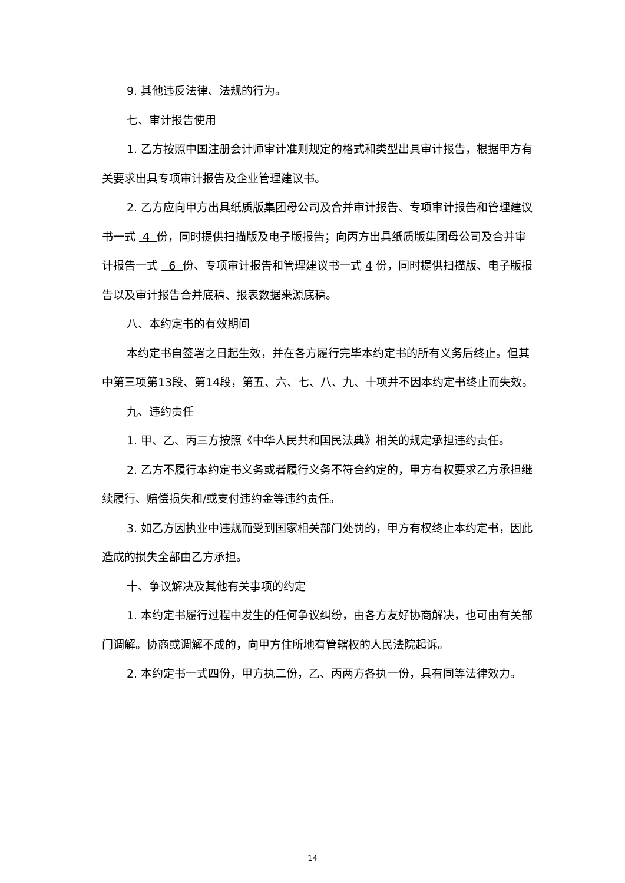9. 其他违反法律、法规的行为。
七、审计报告使用
1. 乙方按照中国注册会计师审计准则规定的格式和类型出具审计报告，根据甲方有关要求出具专项审计报告及企业管理建议书。
2. 乙方应向甲方出具纸质版集团母公司及合并审计报告、专项审计报告和管理建议书一式 4 份，同时提供扫描版及电子版报告；向丙方出具纸质版集团母公司及合并审计报告一式 6 份、专项审计报告和管理建议书一式 4 份，同时提供扫描版、电子版报告以及审计报告合并底稿、报表数据来源底稿。
八、本约定书的有效期间
本约定书自签署之日起生效，并在各方履行完毕本约定书的所有义务后终止。但其中第三项第13段、第14段，第五、六、七、八、九、十项并不因本约定书终止而失效。
九、违约责任
1. 甲、乙、丙三方按照《中华人民共和国民法典》相关的规定承担违约责任。
2. 乙方不履行本约定书义务或者履行义务不符合约定的，甲方有权要求乙方承担继续履行、赔偿损失和/或支付违约金等违约责任。
3. 如乙方因执业中违规而受到国家相关部门处罚的，甲方有权终止本约定书，因此造成的损失全部由乙方承担。
十、争议解决及其他有关事项的约定
1. 本约定书履行过程中发生的任何争议纠纷，由各方友好协商解决，也可由有关部门调解。协商或调解不成的，向甲方住所地有管辖权的人民法院起诉。
2. 本约定书一式四份，甲方执二份，乙、丙两方各执一份，具有同等法律效力。
14